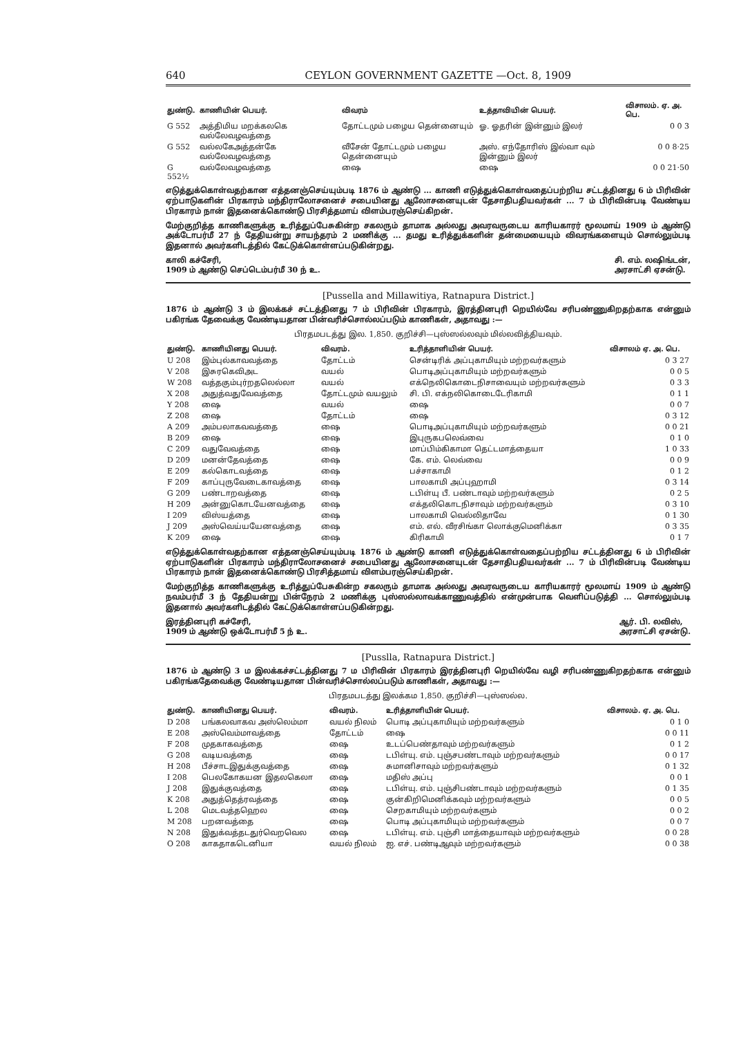640 CEYLON GOVERNMENT GAZETTE —Oct. 8, 1909
| துண்டு. | காணியின் பெயர். | விவரம் | உத்தாவியின் பெயர். | விசாலம். ஏ. அ. பெ. |
| --- | --- | --- | --- | --- |
| G 552 | அத்திமிய மறக்கலகெ வல்லேவழவத்தை | தோட்டமும் பழைய தென்னையும் | ஓ. ஓதரின் இன்னும் இலர் | 0 0 3 |
| G 552 | வல்லகேஅத்தன்கே வல்லேவழவத்தை | வீசேன் தோட்டமும் பழைய தென்னையும் | அஸ். எந்தோரிஸ் இல்வா வும் இன்னும் இலர் | 0 0 8·25 |
| G 552½ | வல்லேவழவத்தை | ஷை | ஷை | 0 0 21·50 |
எடுத்துக்கொள்வதற்கான எத்தனஞ்செய்யும்படி 1876 ம் ஆண்டு ... காணி எடுத்துக்கொள்வதைப்பற்றிய சட்டத்தினது 6 ம் பிரிவின் ஏற்பாடுகளின் பிரகாரம் மந்திராலோசனைச் சபையினது ஆலோசனையுடன் தேசாதிபதியவர்கள் ... 7 ம் பிரிவின்படி வேண்டிய பிரகாரம் நான் இதனைக்கொண்டு பிரசித்தமாய் விளம்பரஞ்செய்கிறன்.
மேற்குறித்த காணிகளுக்கு உரித்துப்பேசுகின்ற சகலரும் தாமாக அல்லது அவரவருடைய காரியகாரர் மூலமாய் 1909 ம் ஆண்டு அக்டோபர்மீ 27 ந் தேதியன்று சாயந்தரம் 2 மணிக்கு ... தமது உரித்துக்களின் தன்மையையும் விவரங்களையும் சொல்லும்படி இதனால் அவர்களிடத்தில் கேட்டுக்கொள்ளப்படுகின்றது.
காலி கச்சேரி,
1909 ம் ஆண்டு செப்டெம்பர்மீ 30 ந் உ. சி. எம். லஷிங்டன்,
அரசாட்சி ஏசன்டு.
[Pussella and Millawitiya, Ratnapura District.]
1876 ம் ஆண்டு 3 ம் இலக்கச் சட்டத்தினது 7 ம் பிரிவின் பிரகாரம், இரத்தினபுரி றெயில்வே சரிபண்ணுகிறதற்காக என்னும் பகிரங்க தேவைக்கு வேண்டியதான பின்வரிச்சொல்லப்படும் காணிகள், அதாவது :—
பிரதமபடத்து இல. 1,850. குறிச்சி—புஸ்ஸல்லவும் மில்லவித்தியவும்.
| துண்டு. | காணியினது பெயர். | விவரம். | உரித்தாளியின் பெயர். | விசாலம் ஏ. அ. பெ. |
| --- | --- | --- | --- | --- |
| U 208 | இம்புல்காவவத்தை | தோட்டம் | சென்டிரிக் அப்புகாமியும் மற்றவர்களும் | 0 3 27 |
| V 208 | இசுரகெவிஅட | வயல் | பொடிஅப்புகாமியும் மற்றவர்களும் | 0 0 5 |
| W 208 | வத்தகும்புர்றதலெல்லா | வயல் | எக்நெலிகொடைநிசாவையும் மற்றவர்களும் | 0 3 3 |
| X 208 | அதுத்வதுவேவத்தை | தோட்டமும் வயலும் | சி. பி. எக்நலிகொடைடேரிகாமி | 0 1 1 |
| Y 208 | ஷை | வயல் | ஷை | 0 0 7 |
| Z 208 | ஷை | தோட்டம் | ஷை | 0 3 12 |
| A 209 | அம்பலாகவவத்தை | ஷை | பொடிஅப்புகாமியும் மற்றவர்களும் | 0 0 21 |
| B 209 | ஷை | ஷை | இபுருகபலெவ்வை | 0 1 0 |
| C 209 | வதுவேவத்தை | ஷை | மாப்பிம்கிகாமா தெட்டமாத்தையா | 1 0 33 |
| D 209 | மனன்தேவத்தை | ஷை | கே. எம். லெவ்வை | 0 0 9 |
| E 209 | கல்கொடவத்தை | ஷை | பச்சாகாமி | 0 1 2 |
| F 209 | காப்புருவேடைகாவத்தை | ஷை | பாலகாமி அப்புஹாமி | 0 3 14 |
| G 209 | பண்டாறவத்தை | ஷை | டபிள்யு பீ. பண்டாவும் மற்றவர்களும் | 0 2 5 |
| H 209 | அன்னுகொடயேனவத்தை | ஷை | எக்தலிகொடநிசாவும் மற்றவர்களும் | 0 3 10 |
| I 209 | விஸ்யத்தை | ஷை | பாலகாமி வெல்லிதாவே | 0 1 30 |
| J 209 | அஸ்வெய்யயேனவத்தை | ஷை | எம். எல். வீரசிங்கா லொக்குமெனிக்கா | 0 3 35 |
| K 209 | ஷை | ஷை | கிரிகாமி | 0 1 7 |
எடுத்துக்கொள்வதற்கான எத்தனஞ்செய்யும்படி 1876 ம் ஆண்டு காணி எடுத்துக்கொள்வதைப்பற்றிய சட்டத்தினது 6 ம் பிரிவின் ஏற்பாடுகளின் பிரகாரம் மந்திராலோசனைச் சபையினது ஆலோசனையுடன் தேசாதிபதியவர்கள் ... 7 ம் பிரிவின்படி வேண்டிய பிரகாரம் நான் இதனைக்கொண்டு பிரசித்தமாய் விளம்பரஞ்செய்கிறன்.
மேற்குறித்த காணிகளுக்கு உரித்துப்பேசுகின்ற சகலரும் தாமாக அல்லது அவரவருடைய காரியகாரர் மூலமாய் 1909 ம் ஆண்டு நவம்பர்மீ 3 ந் தேதியன்று பின்நேரம் 2 மணிக்கு புஸ்ஸல்லாவக்காணுவத்தில் என்முன்பாக வெளிப்படுத்தி ... சொல்லும்படி இதனால் அவர்களிடத்தில் கேட்டுக்கொள்ளப்படுகின்றது.
இரத்தினபுரி கச்சேரி,
1909 ம் ஆண்டு ஒக்டோபர்மீ 5 ந் உ. ஆர். பி. லவிஸ்,
அரசாட்சி ஏசன்டு.
[Pusslla, Ratnapura District.]
1876 ம் ஆண்டு 3 ம இலக்கச்சட்டத்தினது 7 ம பிரிவின் பிரகாரம் இரத்தினபுரி றெயில்வே வழி சரிபண்ணுகிறதற்காக என்னும் பகிரங்கதேவைக்கு வேண்டியதான பின்வரிச்சொல்லப்படும் காணிகள், அதாவது :—
பிரதமபடத்து இலக்கம 1,850. குறிச்சி—புஸ்ஸல்ல.
| துண்டு. | காணியினது பெயர். | விவரம். | உரித்தாளியின் பெயர். | விசாலம். ஏ. அ. பெ. |
| --- | --- | --- | --- | --- |
| D 208 | பங்கலவாகவ அஸ்லெம்மா | வயல் நிலம் | பொடி அப்புகாமியும் மற்றவர்களும் | 0 1 0 |
| E 208 | அஸ்வெம்மாவத்தை | தோட்டம் | ஷை | 0 0 11 |
| F 208 | முதகாகவத்தை | ஷை | உடப்பெண்தாவும் மற்றவர்களும் | 0 1 2 |
| G 208 | வடியவத்தை | ஷை | டபிள்யு. எம். புஞ்சபண்டாவும் மற்றவர்களும் | 0 0 17 |
| H 208 | பீச்சாடஇதுக்குவத்தை | ஷை | சுமானிசாவும் மற்றவர்களும் | 0 1 32 |
| I 208 | பெலகோகயன இதலகெலா | ஷை | மதிஸ் அப்பு | 0 0 1 |
| J 208 | இதுக்குவத்தை | ஷை | டபிள்யு. எம். புஞ்சிபண்டாவும் மற்றவர்களும் | 0 1 35 |
| K 208 | அதுத்தெத்ரவத்தை | ஷை | குன்கிறிமெனிக்கவும் மற்றவர்களும் | 0 0 5 |
| L 208 | மெடவத்தஹெல | ஷை | செறகாமியும் மற்றவர்களும் | 0 0 2 |
| M 208 | பறனவத்தை | ஷை | பொடி அப்புகாமியும் மற்றவர்களும் | 0 0 7 |
| N 208 | இதுக்வத்தடதுர்வெறவெல | ஷை | டபிள்யு. எம். புஞ்சி மாத்தையாவும் மற்றவர்களும் | 0 0 28 |
| O 208 | காகதாகடெனியா | வயல் நிலம் | ஐ. எச். பண்டிஆவும் மற்றவர்களும் | 0 0 38 |